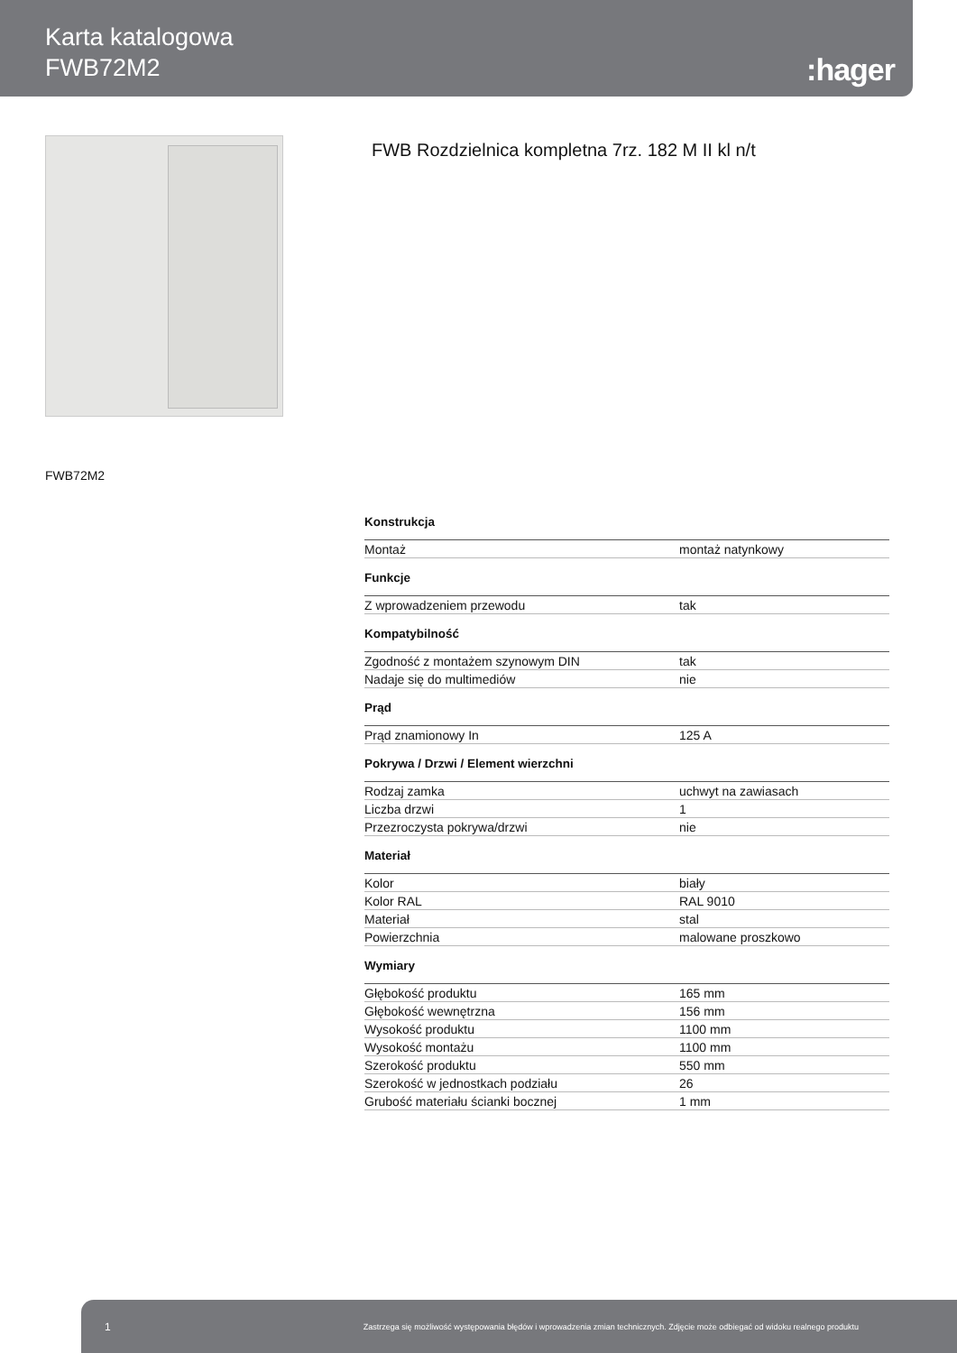Karta katalogowa
FWB72M2
:hager
FWB Rozdzielnica kompletna 7rz. 182 M II kl n/t
FWB72M2
Konstrukcja
| Montaż | montaż natynkowy |
Funkcje
| Z wprowadzeniem przewodu | tak |
Kompatybilność
| Zgodność z montażem szynowym DIN | tak |
| Nadaje się do multimediów | nie |
Prąd
| Prąd znamionowy In | 125 A |
Pokrywa / Drzwi / Element wierzchni
| Rodzaj zamka | uchwyt na zawiasach |
| Liczba drzwi | 1 |
| Przezroczysta pokrywa/drzwi | nie |
Materiał
| Kolor | biały |
| Kolor RAL | RAL 9010 |
| Materiał | stal |
| Powierzchnia | malowane proszkowo |
Wymiary
| Głębokość produktu | 165 mm |
| Głębokość wewnętrzna | 156 mm |
| Wysokość produktu | 1100 mm |
| Wysokość montażu | 1100 mm |
| Szerokość produktu | 550 mm |
| Szerokość w jednostkach podziału | 26 |
| Grubość materiału ścianki bocznej | 1 mm |
1 Zastrzega się możliwość występowania błędów i wprowadzenia zmian technicznych. Zdjęcie może odbiegać od widoku realnego produktu